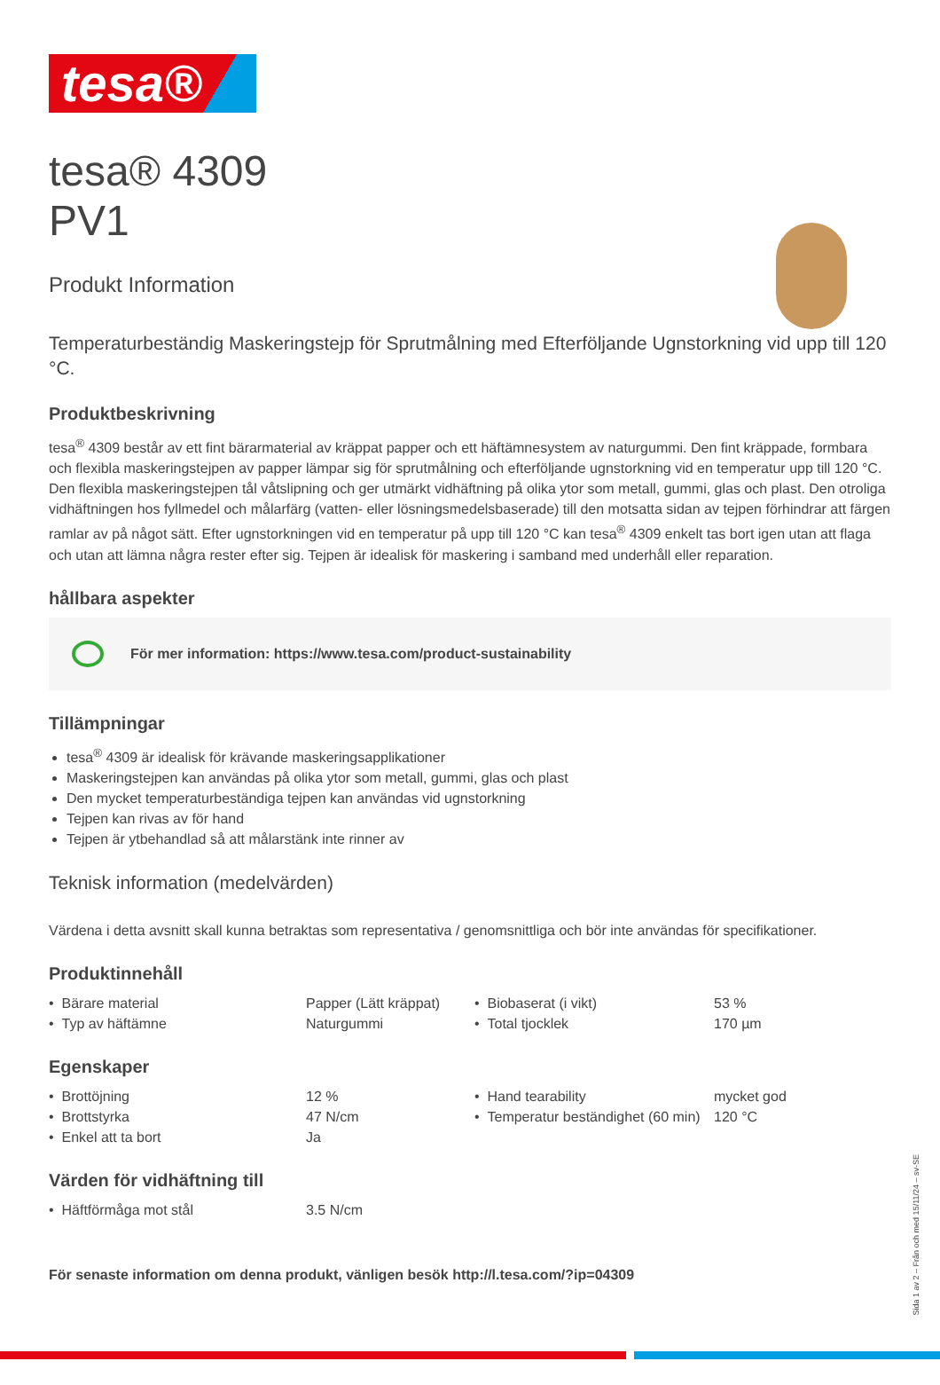tesa®
tesa® 4309
PV1
Produkt Information
Temperaturbeständig Maskeringstejp för Sprutmålning med Efterföljande Ugnstorkning vid upp till 120 °C.
Produktbeskrivning
tesa<sup>®</sup> 4309 består av ett fint bärarmaterial av kräppat papper och ett häftämnesystem av naturgummi. Den fint kräppade, formbara och flexibla maskeringstejpen av papper lämpar sig för sprutmålning och efterföljande ugnstorkning vid en temperatur upp till 120 °C. Den flexibla maskeringstejpen tål våtslipning och ger utmärkt vidhäftning på olika ytor som metall, gummi, glas och plast. Den otroliga vidhäftningen hos fyllmedel och målarfärg (vatten- eller lösningsmedelsbaserade) till den motsatta sidan av tejpen förhindrar att färgen ramlar av på något sätt. Efter ugnstorkningen vid en temperatur på upp till 120 °C kan tesa<sup>®</sup> 4309 enkelt tas bort igen utan att flaga och utan att lämna några rester efter sig. Tejpen är idealisk för maskering i samband med underhåll eller reparation.
hållbara aspekter
För mer information: https://www.tesa.com/product-sustainability
Tillämpningar
tesa<sup>®</sup> 4309 är idealisk för krävande maskeringsapplikationer
Maskeringstejpen kan användas på olika ytor som metall, gummi, glas och plast
Den mycket temperaturbeständiga tejpen kan användas vid ugnstorkning
Tejpen kan rivas av för hand
Tejpen är ytbehandlad så att målarstänk inte rinner av
Teknisk information (medelvärden)
Värdena i detta avsnitt skall kunna betraktas som representativa / genomsnittliga och bör inte användas för specifikationer.
Produktinnehåll
| • Bärare material | Papper (Lätt kräppat) | • Biobaserat (i vikt) | 53 % |
| • Typ av häftämne | Naturgummi | • Total tjocklek | 170 µm |
Egenskaper
| • Brottöjning | 12 % | • Hand tearability | mycket god |
| • Brottstyrka | 47 N/cm | • Temperatur beständighet (60 min) | 120 °C |
| • Enkel att ta bort | Ja | | |
Värden för vidhäftning till
| • Häftförmåga mot stål | 3.5 N/cm |
För senaste information om denna produkt, vänligen besök http://l.tesa.com/?ip=04309
Sida 1 av 2 – Från och med 15/11/24 – sv-SE